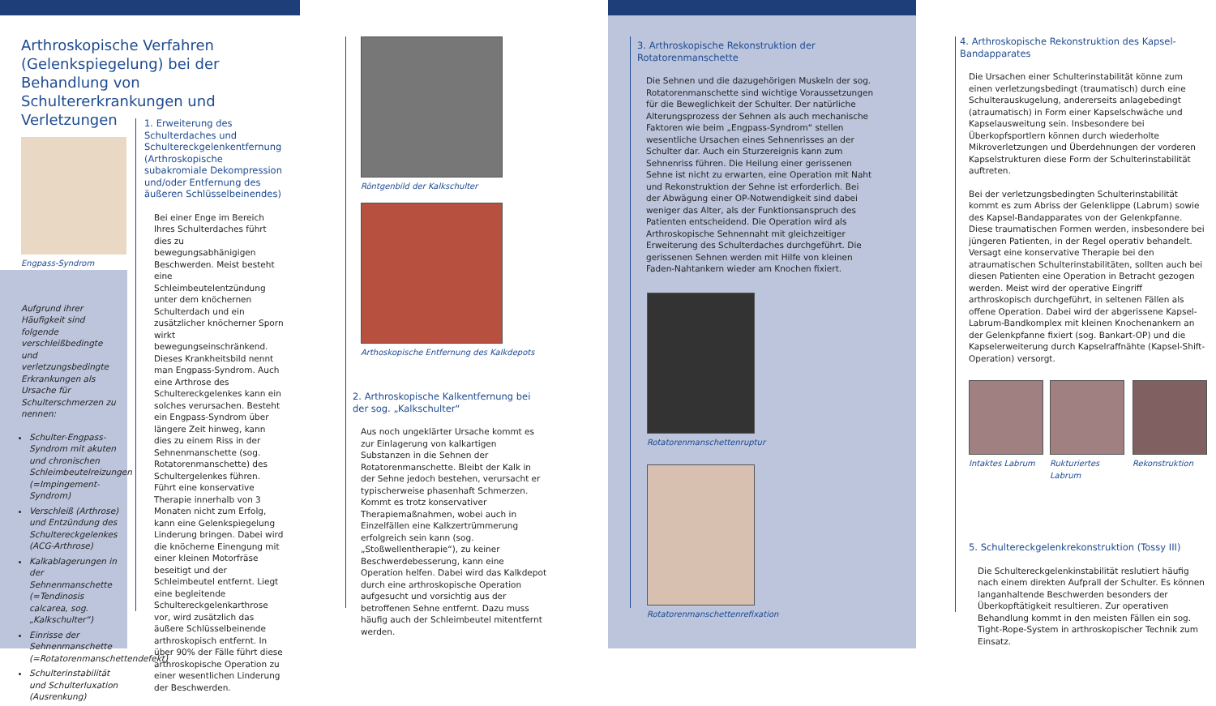Arthroskopische Verfahren (Gelenkspiegelung) bei der Behandlung von Schultererkrankungen und Verletzungen
Engpass-Syndrom
Aufgrund ihrer Häufigkeit sind folgende verschleißbedingte und verletzungsbedingte Erkrankungen als Ursache für Schulterschmerzen zu nennen:
Schulter-Engpass-Syndrom mit akuten und chronischen Schleimbeutelreizungen (=Impingement-Syndrom)
Verschleiß (Arthrose) und Entzündung des Schultereckgelenkes (ACG-Arthrose)
Kalkablagerungen in der Sehnenmanschette (=Tendinosis calcarea, sog. „Kalkschulter“)
Einrisse der Sehnenmanschette (=Rotatorenmanschettendefekt)
Schulterinstabilität und Schulterluxation (Ausrenkung)
1. Erweiterung des Schulterdaches und Schultereckgelenkentfernung (Arthroskopische subakromiale Dekompression und/oder Entfernung des äußeren Schlüsselbeinendes)
Bei einer Enge im Bereich Ihres Schulterdaches führt dies zu bewegungsabhänigigen Beschwerden. Meist besteht eine Schleimbeutelentzündung unter dem knöchernen Schulterdach und ein zusätzlicher knöcherner Sporn wirkt bewegungseinschränkend. Dieses Krankheitsbild nennt man Engpass-Syndrom. Auch eine Arthrose des Schultereckgelenkes kann ein solches verursachen. Besteht ein Engpass-Syndrom über längere Zeit hinweg, kann dies zu einem Riss in der Sehnenmanschette (sog. Rotatorenmanschette) des Schultergelenkes führen. Führt eine konservative Therapie innerhalb von 3 Monaten nicht zum Erfolg, kann eine Gelenkspiegelung Linderung bringen. Dabei wird die knöcherne Einengung mit einer kleinen Motorfräse beseitigt und der Schleimbeutel entfernt. Liegt eine begleitende Schultereckgelenkarthrose vor, wird zusätzlich das äußere Schlüsselbeinende arthroskopisch entfernt. In über 90% der Fälle führt diese arthroskopische Operation zu einer wesentlichen Linderung der Beschwerden.
Röntgenbild der Kalkschulter
Arthoskopische Entfernung des Kalkdepots
2. Arthroskopische Kalkentfernung bei der sog. „Kalkschulter“
Aus noch ungeklärter Ursache kommt es zur Einlagerung von kalkartigen Substanzen in die Sehnen der Rotatorenmanschette. Bleibt der Kalk in der Sehne jedoch bestehen, verursacht er typischerweise phasenhaft Schmerzen. Kommt es trotz konservativer Therapiemaßnahmen, wobei auch in Einzelfällen eine Kalkzertrümmerung erfolgreich sein kann (sog. „Stoßwellentherapie“), zu keiner Beschwerdebesserung, kann eine Operation helfen. Dabei wird das Kalkdepot durch eine arthroskopische Operation aufgesucht und vorsichtig aus der betroffenen Sehne entfernt. Dazu muss häufig auch der Schleimbeutel mitentfernt werden.
3. Arthroskopische Rekonstruktion der Rotatorenmanschette
Die Sehnen und die dazugehörigen Muskeln der sog. Rotatorenmanschette sind wichtige Voraussetzungen für die Beweglichkeit der Schulter. Der natürliche Alterungsprozess der Sehnen als auch mechanische Faktoren wie beim „Engpass-Syndrom“ stellen wesentliche Ursachen eines Sehnenrisses an der Schulter dar. Auch ein Sturzereignis kann zum Sehnenriss führen. Die Heilung einer gerissenen Sehne ist nicht zu erwarten, eine Operation mit Naht und Rekonstruktion der Sehne ist erforderlich. Bei der Abwägung einer OP-Notwendigkeit sind dabei weniger das Alter, als der Funktionsanspruch des Patienten entscheidend. Die Operation wird als Arthroskopische Sehnennaht mit gleichzeitiger Erweiterung des Schulterdaches durchgeführt. Die gerissenen Sehnen werden mit Hilfe von kleinen Faden-Nahtankern wieder am Knochen fixiert.
Rotatorenmanschettenruptur
Rotatorenmanschettenrefixation
4. Arthroskopische Rekonstruktion des Kapsel-Bandapparates
Die Ursachen einer Schulterinstabilität könne zum einen verletzungsbedingt (traumatisch) durch eine Schulterauskugelung, andererseits anlagebedingt (atraumatisch) in Form einer Kapselschwäche und Kapselausweitung sein. Insbesondere bei Überkopfsportlern können durch wiederholte Mikroverletzungen und Überdehnungen der vorderen Kapselstrukturen diese Form der Schulterinstabilität auftreten.
Bei der verletzungsbedingten Schulterinstabilität kommt es zum Abriss der Gelenklippe (Labrum) sowie des Kapsel-Bandapparates von der Gelenkpfanne. Diese traumatischen Formen werden, insbesondere bei jüngeren Patienten, in der Regel operativ behandelt. Versagt eine konservative Therapie bei den atraumatischen Schulterinstabilitäten, sollten auch bei diesen Patienten eine Operation in Betracht gezogen werden. Meist wird der operative Eingriff arthroskopisch durchgeführt, in seltenen Fällen als offene Operation. Dabei wird der abgerissene Kapsel-Labrum-Bandkomplex mit kleinen Knochenankern an der Gelenkpfanne fixiert (sog. Bankart-OP) und die Kapselerweiterung durch Kapselraffnähte (Kapsel-Shift-Operation) versorgt.
Intaktes Labrum Rukturiertes Labrum Rekonstruktion
5. Schultereckgelenkrekonstruktion (Tossy III)
Die Schultereckgelenkinstabilität reslutiert häufig nach einem direkten Aufprall der Schulter. Es können langanhaltende Beschwerden besonders der Überkopftätigkeit resultieren. Zur operativen Behandlung kommt in den meisten Fällen ein sog. Tight-Rope-System in arthroskopischer Technik zum Einsatz.